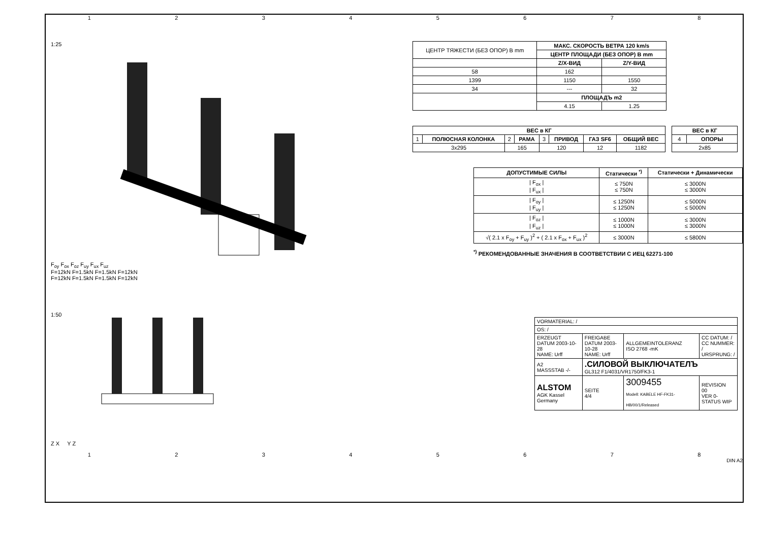12345678
1:25
F<sub>oy</sub> F<sub>ox</sub> F<sub>oz</sub> F<sub>uy</sub> F<sub>ux</sub> F<sub>uz</sub>
F=12kN F=1.5kN F=1.5kN F=12kN
F=12kN F=1.5kN F=1.5kN F=12kN
1:50
Z X Y Z
| ЦЕНТР ТЯЖЕСТИ (БЕЗ ОПОР) В mm | МАКС. СКОРОСТЬ ВЕТРА 120 km/s | |
| | ЦЕНТР ПЛОЩАДИ (БЕЗ ОПОР) В mm | |
| | Z/X-ВИД | Z/Y-ВИД |
| 58 | 162 | |
| 1399 | 1150 | 1550 |
| 34 | --- | 32 |
| | ПЛОЩАДЪ m2 | |
| | 4.15 | 1.25 |
| ВЕС в КГ | | | | | | | |
| --- | --- | --- | --- | --- | --- | --- | --- |
| 1 | ПОЛЮСНАЯ КОЛОНКА | 2 | РАМА | 3 | ПРИВОД | ГАЗ SF6 | ОБЩИЙ ВЕС |
| 3x295 | | 165 | | 120 | | 12 | 1182 |
| ВЕС в КГ | |
| --- | --- |
| 4 | ОПОРЫ |
| 2x85 | |
| ДОПУСТИМЫЕ СИЛЫ | Статически <sup>*)</sup> | Статически + Динамически |
| --- | --- | --- |
| / F<sub>ox</sub> / / F<sub>ux</sub> / | ≤ 750N ≤ 750N | ≤ 3000N ≤ 3000N |
| / F<sub>oy</sub> / / F<sub>uy</sub> / | ≤ 1250N ≤ 1250N | ≤ 5000N ≤ 5000N |
| / F<sub>oz</sub> / / F<sub>uz</sub> / | ≤ 1000N ≤ 1000N | ≤ 3000N ≤ 3000N |
| √( 2.1 x F<sub>oy</sub> + F<sub>uy</sub> )<sup>2</sup> + ( 2.1 x F<sub>ox</sub> + F<sub>ux</sub> )<sup>2</sup> | ≤ 3000N | ≤ 5800N |
<sup>*)</sup> РЕКОМЕНДОВАННЫЕ ЗНАЧЕНИЯ В СООТВЕТСТВИИ С ИЕЦ 62271-100
| VORMATERIAL: / | | | |
| OS: / | | | |
| ERZEUGT DATUM 2003-10-28 NAME: Urff | FREIGABE DATUM 2003-10-28 NAME: Urff | ALLGEMEINTOLERANZ ISO 2768 -mK | CC DATUM: / CC NUMMER: / URSPRUNG: / |
| A2 MASSSTAB -/- | .СИЛОВОЙ ВЫКЛЮЧАТЕЛЪ GL312 F1/4031/VR1750/FK3-1 | | |
| ALSTOM AGK Kassel Germany | SEITE 4/4 | 3009455 Modell: KABELE HF-FK31-HB/00/1/Released | REVISION 00 VER 0- STATUS WIP |
12345678
DIN A2